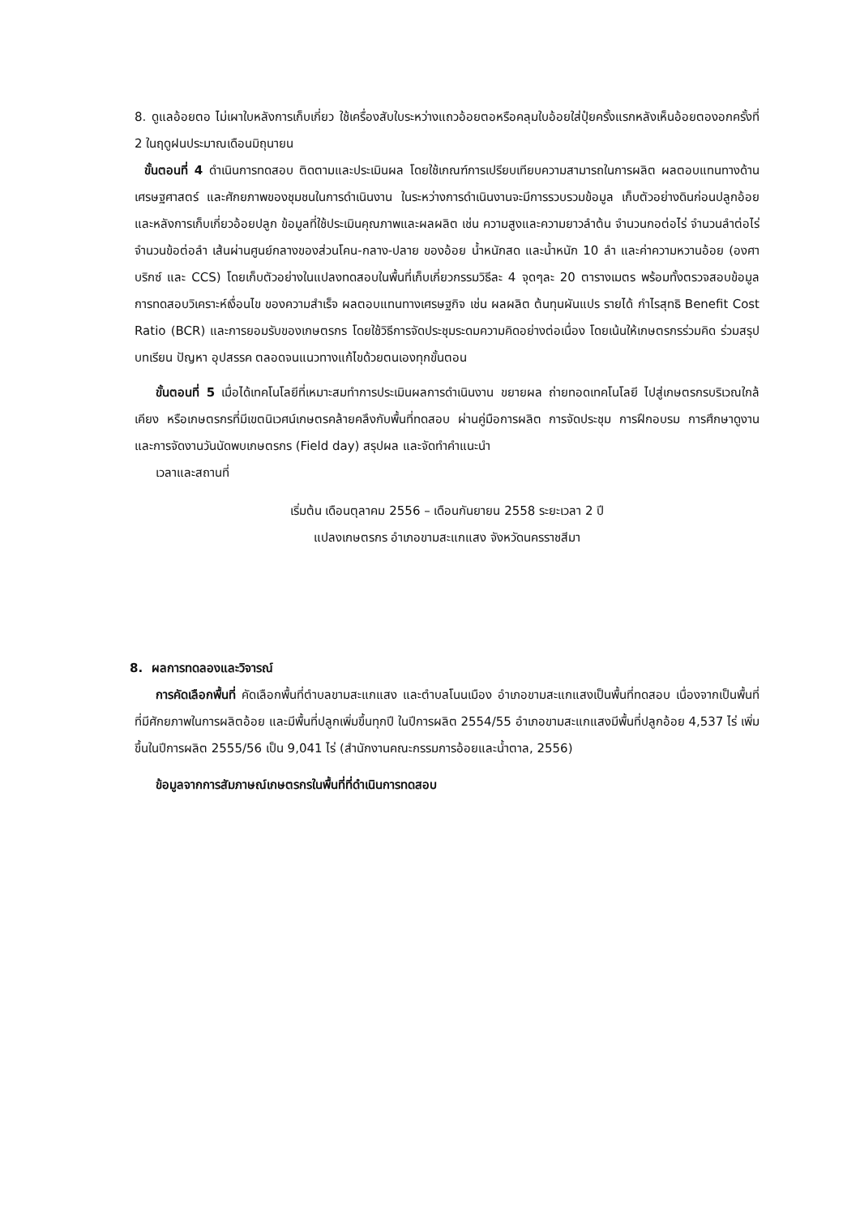8. ดูแลอ้อยตอ ไม่เผาใบหลังการเก็บเกี่ยว ใช้เครื่องสับใบระหว่างแถวอ้อยตอหรือคลุมใบอ้อยใส่ปุ๋ยครั้งแรกหลังเห็นอ้อยตองอกครั้งที่ 2 ในฤดูฝนประมาณเดือนมิถุนายน
ขั้นตอนที่ 4 ดำเนินการทดสอบ ติดตามและประเมินผล โดยใช้เกณฑ์การเปรียบเทียบความสามารถในการผลิต ผลตอบแทนทางด้านเศรษฐศาสตร์ และศักยภาพของชุมชนในการดำเนินงาน ในระหว่างการดำเนินงานจะมีการรวบรวมข้อมูล เก็บตัวอย่างดินก่อนปลูกอ้อยและหลังการเก็บเกี่ยวอ้อยปลูก ข้อมูลที่ใช้ประเมินคุณภาพและผลผลิต เช่น ความสูงและความยาวลำต้น จำนวนกอต่อไร่ จำนวนลำต่อไร่ จำนวนข้อต่อลำ เส้นผ่านศูนย์กลางของส่วนโคน-กลาง-ปลาย ของอ้อย น้ำหนักสด และน้ำหนัก 10 ลำ และค่าความหวานอ้อย (องศาบริกซ์ และ CCS) โดยเก็บตัวอย่างในแปลงทดสอบในพื้นที่เก็บเกี่ยวกรรมวิธีละ 4 จุดๆละ 20 ตารางเมตร พร้อมทั้งตรวจสอบข้อมูลการทดสอบวิเคราะห์เงื่อนไข ของความสำเร็จ ผลตอบแทนทางเศรษฐกิจ เช่น ผลผลิต ต้นทุนผันแปร รายได้ กำไรสุทธิ Benefit Cost Ratio (BCR) และการยอมรับของเกษตรกร โดยใช้วิธีการจัดประชุมระดมความคิดอย่างต่อเนื่อง โดยเน้นให้เกษตรกรร่วมคิด ร่วมสรุปบทเรียน ปัญหา อุปสรรค ตลอดจนแนวทางแก้ไขด้วยตนเองทุกขั้นตอน
ขั้นตอนที่ 5 เมื่อได้เทคโนโลยีที่เหมาะสมทำการประเมินผลการดำเนินงาน ขยายผล ถ่ายทอดเทคโนโลยี ไปสู่เกษตรกรบริเวณใกล้เคียง หรือเกษตรกรที่มีเขตนิเวศน์เกษตรคล้ายคลึงกับพื้นที่ทดสอบ ผ่านคู่มือการผลิต การจัดประชุม การฝึกอบรม การศึกษาดูงาน และการจัดงานวันนัดพบเกษตรกร (Field day) สรุปผล และจัดทำคำแนะนำ
เวลาและสถานที่
เริ่มต้น เดือนตุลาคม 2556 – เดือนกันยายน 2558 ระยะเวลา 2 ปี
แปลงเกษตรกร อำเภอขามสะแกแสง จังหวัดนครราชสีมา
8. ผลการทดลองและวิจารณ์
การคัดเลือกพื้นที่ คัดเลือกพื้นที่ตำบลขามสะแกแสง และตำบลโนนเมือง อำเภอขามสะแกแสงเป็นพื้นที่ทดสอบ เนื่องจากเป็นพื้นที่ที่มีศักยภาพในการผลิตอ้อย และมีพื้นที่ปลูกเพิ่มขึ้นทุกปี ในปีการผลิต 2554/55 อำเภอขามสะแกแสงมีพื้นที่ปลูกอ้อย 4,537 ไร่ เพิ่มขึ้นในปีการผลิต 2555/56 เป็น 9,041 ไร่ (สำนักงานคณะกรรมการอ้อยและน้ำตาล, 2556)
ข้อมูลจากการสัมภาษณ์เกษตรกรในพื้นที่ที่ดำเนินการทดสอบ